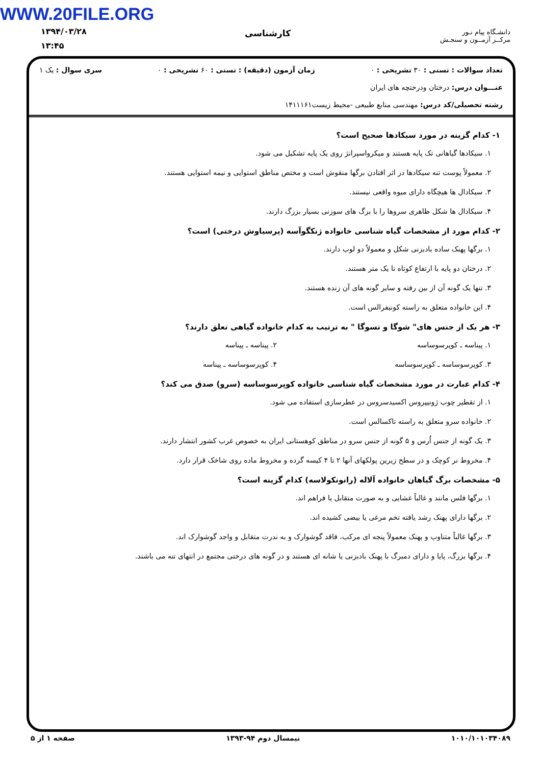WWW.20FILE.ORG
۱۳۹۴/۰۳/۲۸
۱۳:۴۵
کارشناسی
دانشـگاه پیام نـور
مرکــز آزمــون و سنجـش
تعداد سوالات : تستی : ۳۰ تشریحی : ۰ زمان آزمون (دقیقه) : تستی : ۶۰ تشریحی : ۰ سری سوال : یک ۱
عنـــوان درس: درختان ودرختچه های ایران
رشته تحصیلی/کد درس: مهندسی منابع طبیعی -محیط زیست۱۴۱۱۱۶۱
۱- کدام گزینه در مورد سیکادها صحیح است؟
۱. سیکادها گیاهانی تک پایه هستند و میکرواسپرانژ روی یک پایه تشکیل می شود.
۲. معمولاً پوست تنه سیکادها در اثر افتادن برگها منقوش است و مختص مناطق استوایی و نیمه استوایی هستند.
۳. سیکادال ها هیچگاه دارای میوه واقعی نیستند.
۴. سیکادال ها شکل ظاهری سروها را با برگ های سوزنی بسیار بزرگ دارند.
۲- کدام مورد از مشخصات گیاه شناسی خانواده ژنکگوآسه (پرسیاوش درختی) است؟
۱. برگها پهنک ساده بادبزنی شکل و معمولاً دو لوب دارند.
۲. درختان دو پایه با ارتفاع کوتاه تا یک متر هستند.
۳. تنها یک گونه آن از بین رفته و سایر گونه های آن زنده هستند.
۴. این خانواده متعلق به راسته کونیفرالس است.
۳- هر یک از جنس های" شوگا و تسوگا " به ترتیب به کدام خانواده گیاهی تعلق دارند؟
۱. پیناسه ـ کوپرسوساسه ۲. پیناسه ـ پیناسه
۳. کوپرسوساسه ـ کوپرسوساسه ۴. کوپرسوساسه ـ پیناسه
۴- کدام عبارت در مورد مشخصات گیاه شناسی خانواده کوپرسوساسه (سرو) صدق می کند؟
۱. از تقطیر چوب ژونیپروس اکسیدسروس در عطرسازی استفاده می شود.
۲. خانواده سرو متعلق به راسته تاکسالس است.
۳. یک گونه از جنس اُرس و ۵ گونه از جنس سرو در مناطق کوهستانی ایران به خصوص غرب کشور انتشار دارند.
۴. مخروط نر کوچک و در سطح زیرین پولکهای آنها ۲ تا ۴ کیسه گرده و مخروط ماده روی شاخک قرار دارد.
۵- مشخصات برگ گیاهان خانواده آلاله (رانونکولاسه) کدام گزینه است؟
۱. برگها فلس مانند و غالباً غشایی و به صورت متقابل یا فراهم اند.
۲. برگها دارای پهنک رشد یافته تخم مرغی یا بیضی کشیده اند.
۳. برگها غالباً متناوب و پهنک معمولاً پنجه ای مرکب، فاقد گوشوارک و به ندرت متقابل و واجد گوشوارک اند.
۴. برگها بزرگ، پایا و دارای دمبرگ با پهنک بادبزنی یا شانه ای هستند و در گونه های درختی مجتمع در انتهای تنه می باشند.
۱۰۱۰/۱۰۱۰۳۴۰۸۹ نیمسال دوم ۹۴-۱۳۹۳ صفحه ۱ از ۵